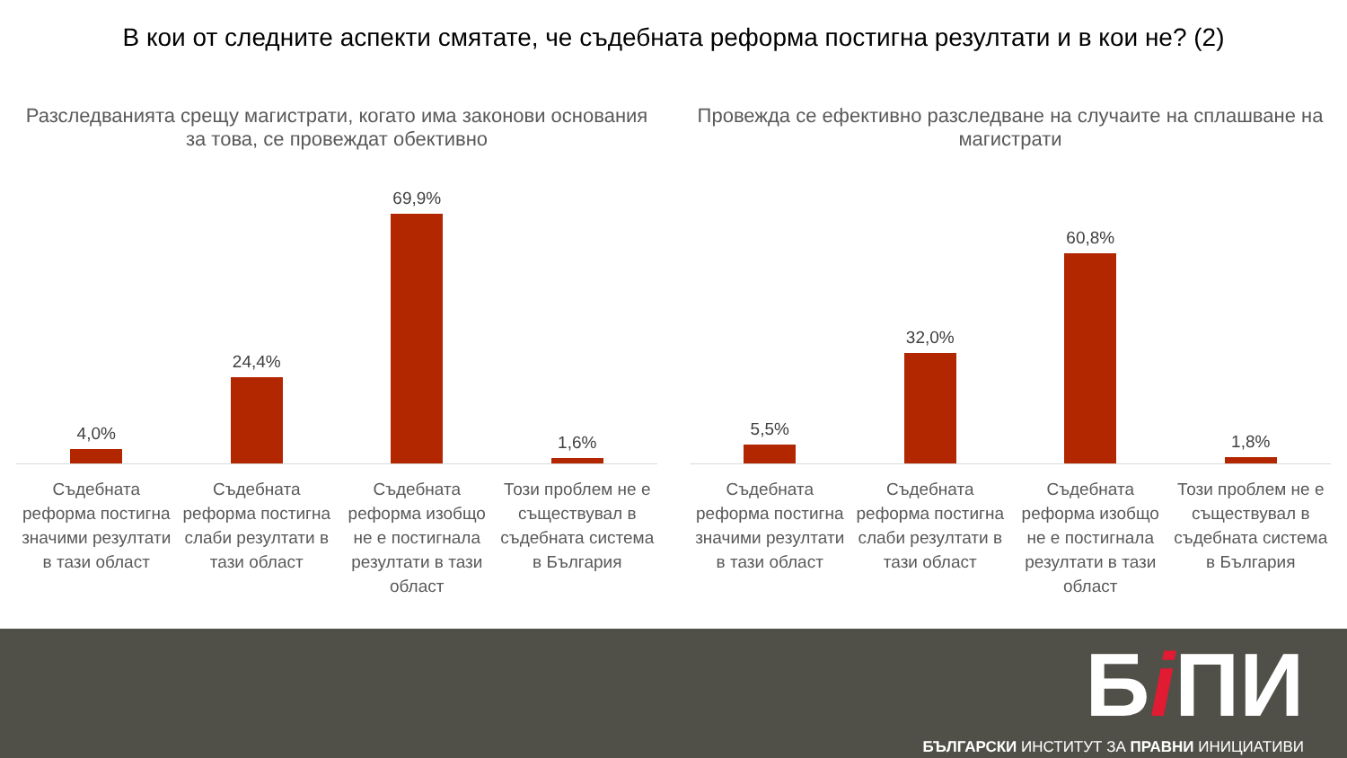В кои от следните аспекти смятате, че съдебната реформа постигна резултати и в кои не? (2)
Разследванията срещу магистрати, когато има законови основания за това, се провеждат обективно
4,0%
24,4%
69,9%
1,6%
Съдебната реформа постигна значими резултати в тази област
Съдебната реформа постигна слаби резултати в тази област
Съдебната реформа изобщо не е постигнала резултати в тази област
Този проблем не е съществувал в съдебната система в България
Провежда се ефективно разследване на случаите на сплашване на магистрати
5,5%
32,0%
60,8%
1,8%
Съдебната реформа постигна значими резултати в тази област
Съдебната реформа постигна слаби резултати в тази област
Съдебната реформа изобщо не е постигнала резултати в тази област
Този проблем не е съществувал в съдебната система в България
Бi ПИ
БЪЛГАРСКИ ИНСТИТУТ ЗА ПРАВНИ ИНИЦИАТИВИ